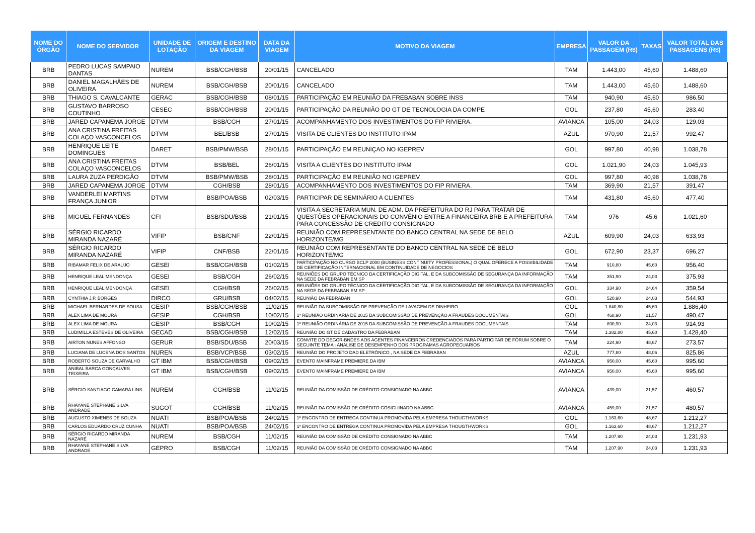| NOME DO ÓRGÃO | NOME DO SERVIDOR | UNIDADE DE LOTAÇÃO | ORIGEM E DESTINO DA VIAGEM | DATA DA VIAGEM | MOTIVO DA VIAGEM | EMPRESA | VALOR DA PASSAGEM (R$) | TAXAS | VALOR TOTAL DAS PASSAGENS (R$) |
| --- | --- | --- | --- | --- | --- | --- | --- | --- | --- |
| BRB | PEDRO LUCAS SAMPAIO DANTAS | NUREM | BSB/CGH/BSB | 20/01/15 | CANCELADO | TAM | 1.443,00 | 45,60 | 1.488,60 |
| BRB | DANIEL MAGALHÃES DE OLIVEIRA | NUREM | BSB/CGH/BSB | 20/01/15 | CANCELADO | TAM | 1.443,00 | 45,60 | 1.488,60 |
| BRB | THIAGO S. CAVALCANTE | GERAC | BSB/CGH/BSB | 08/01/15 | PARTICIPAÇÃO EM REUNIÃO DA FREBABAN SOBRE INSS | TAM | 940,90 | 45,60 | 986,50 |
| BRB | GUSTAVO BARROSO COUTINHO | CESEC | BSB/CGH/BSB | 20/01/15 | PARTICIPAÇÃO DA REUNIÃO DO GT DE TECNOLOGIA DA COMPE | GOL | 237,80 | 45,60 | 283,40 |
| BRB | JARED CAPANEMA JORGE | DTVM | BSB/CGH | 27/01/15 | ACOMPANHAMENTO DOS INVESTIMENTOS DO FIP RIVIERA. | AVIANCA | 105,00 | 24,03 | 129,03 |
| BRB | ANA CRISTINA FREITAS COLAÇO VASCONCELOS | DTVM | BEL/BSB | 27/01/15 | VISITA DE CLIENTES DO INSTITUTO IPAM | AZUL | 970,90 | 21,57 | 992,47 |
| BRB | HENRIQUE LEITE DOMINGUES | DARET | BSB/PMW/BSB | 28/01/15 | PARTICIPAÇÃO EM REUNIÇAO NO IGEPREV | GOL | 997,80 | 40,98 | 1.038,78 |
| BRB | ANA CRISTINA FREITAS COLAÇO VASCONCELOS | DTVM | BSB/BEL | 26/01/15 | VISITA A CLIENTES DO INSTITUTO IPAM | GOL | 1.021,90 | 24,03 | 1.045,93 |
| BRB | LAURA ZUZA PERDIGÃO | DTVM | BSB/PMW/BSB | 28/01/15 | PARTICIPAÇÃO EM REUNIÃO NO IGEPREV | GOL | 997,80 | 40,98 | 1.038,78 |
| BRB | JARED CAPANEMA JORGE | DTVM | CGH/BSB | 28/01/15 | ACOMPANHAMENTO DOS INVESTIMENTOS DO FIP RIVIERA. | TAM | 369,90 | 21,57 | 391,47 |
| BRB | VANDERLEI MARTINS FRANÇA JUNIOR | DTVM | BSB/POA/BSB | 02/03/15 | PARTICIPAR DE SEMINÁRIO A CLIENTES | TAM | 431,80 | 45,60 | 477,40 |
| BRB | MIGUEL FERNANDES | CFI | BSB/SDU/BSB | 21/01/15 | VISITA A SECRETARIA MUN. DE ADM. DA PREFEITURA DO RJ PARA TRATAR DE QUESTÕES OPERACIONAIS DO CONVÊNIO ENTRE A FINANCEIRA BRB E A PREFEITURA PARA CONCESSÃO DE CREDITO CONSIGNADO | TAM | 976 | 45,6 | 1.021,60 |
| BRB | SÉRGIO RICARDO MIRANDA NAZARÉ | VIFIP | BSB/CNF | 22/01/15 | REUNIÃO COM REPRESENTANTE DO BANCO CENTRAL NA SEDE DE BELO HORIZONTE/MG | AZUL | 609,90 | 24,03 | 633,93 |
| BRB | SÉRGIO RICARDO MIRANDA NAZARÉ | VIFIP | CNF/BSB | 22/01/15 | REUNIÃO COM REPRESENTANTE DO BANCO CENTRAL NA SEDE DE BELO HORIZONTE/MG | GOL | 672,90 | 23,37 | 696,27 |
| BRB | RIBAMAR FELIX DE ARAUJO | GESEI | BSB/CGH/BSB | 01/02/15 | PARTICIPAÇÃO NO CURSO BCLP 2000 (BUSINESS CONTINUITY PROFESSIONAL) O QUAL OFERECE A POSSIBILIDADE DE CERTIFICAÇÃO INTERNACIONAL EM CONTINUIDADE DE NEGOCIOS | TAM | 910,80 | 45,60 | 956,40 |
| BRB | HENRIQUE LEAL MENDONÇA | GESEI | BSB/CGH | 26/02/15 | REUNIÕES DO GRUPO TÉCNICO DA CERTIFICAÇÃO DIGITAL, E DA SUBCOMISSÃO DE SEGURANÇA DA INFORMAÇÃO NA SEDE DA FEBRABAN EM SP | TAM | 351,90 | 24,03 | 375,93 |
| BRB | HENRIQUE LEAL MENDONÇA | GESEI | CGH/BSB | 26/02/15 | REUNIÕES DO GRUPO TÉCNICO DA CERTIFICAÇÃO DIGITAL, E DA SUBCOMISSÃO DE SEGURANÇA DA INFORMAÇÃO NA SEDE DA FEBRABAN EM SP | GOL | 334,90 | 24,64 | 359,54 |
| BRB | CYNTHIA J.P. BORGES | DIRCO | GRU/BSB | 04/02/15 | REUNIÃO DA FEBRABAN | GOL | 520,90 | 24,03 | 544,93 |
| BRB | MICHAEL BERNARDES DE SOUSA | GESIP | BSB/CGH/BSB | 11/02/15 | REUNIÃO DA SUBCOMISSÃO DE PREVENÇÃO DE LAVAGEM DE DINHEIRO | GOL | 1.840,80 | 45,60 | 1.886,40 |
| BRB | ALEX LIMA DE MOURA | GESIP | CGH/BSB | 10/02/15 | 1º REUNIÃO ORDINÁRIA DE 2015 DA SUBCOMISSÃO DE PREVENÇÃO A FRAUDES DOCUMENTAIS | GOL | 468,90 | 21,57 | 490,47 |
| BRB | ALEX LIMA DE MOURA | GESIP | BSB/CGH | 10/02/15 | 1º REUNIÃO ORDINÁRIA DE 2015 DA SUBCOMISSÃO DE PREVENÇÃO A FRAUDES DOCUMENTAIS | TAM | 890,90 | 24,03 | 914,93 |
| BRB | LUDIMILLA ESTEVES DE OLIVEIRA | GECAD | BSB/CGH/BSB | 12/02/15 | REUNIÃO DO GT DE CADASTRO DA FEBRABAN | TAM | 1.382,80 | 45,60 | 1.428,40 |
| BRB | AIRTON NUNES AFFONSO | GERUR | BSB/SDU/BSB | 20/03/15 | CONVITE DO DEGCR-BNDES AOS AGENTES FINANCEIROS CREDENCIADOS PARA PARTICIPAR DE FÓRUM SOBRE O SEGUINTE TEMA : ANALISE DE DESEMPENHO DOS PROGRAMAS AGROPECUARIOS | TAM | 224,90 | 48,67 | 273,57 |
| BRB | LUCIANA DE LUCENA DOS SANTOS | NUREN | BSB/VCP/BSB | 03/02/15 | REUNIÃO DO PROJETO DAD ELETRÔNICO , NA SEDE DA FEBRABAN | AZUL | 777,80 | 48,06 | 825,86 |
| BRB | ROBERTO SOUZA DE CARVALHO | GT IBM | BSB/CGH/BSB | 09/02/15 | EVENTO MAINFRAME PREMIERE DA IBM | AVIANCA | 950,00 | 45,60 | 995,60 |
| BRB | ANIBAL BARCA GONÇALVES TEIXEIRA | GT IBM | BSB/CGH/BSB | 09/02/15 | EVENTO MAINFRAME PREMIERE DA IBM | AVIANCA | 950,00 | 45,60 | 995,60 |
| BRB | SÉRGIO SANTIAGO CAMARA LINS | NUREM | CGH/BSB | 11/02/15 | REUNIÃO DA COMISSÃO DE CRÉDITO CONSIGNADO NA ABBC | AVIANCA | 439,00 | 21,57 | 460,57 |
| BRB | RHAYANE STEPHANE SILVA ANDRADE | SUGOT | CGH/BSB | 11/02/15 | REUNIÃO DA COMISSÃO DE CRÉDITO COSIGUINADO NA ABBC | AVIANCA | 459,00 | 21,57 | 480,57 |
| BRB | AUGUSTO XIMENES DE SOUZA | NUATI | BSB/POA/BSB | 24/02/15 | 1º ENCONTRO DE ENTREGA CONTINUA PROMOVIDA PELA EMPRESA THOUGTHWORKS | GOL | 1.163,60 | 48,67 | 1.212,27 |
| BRB | CARLOS EDUARDO CRUZ CUNHA | NUATI | BSB/POA/BSB | 24/02/15 | 1º ENCONTRO DE ENTREGA CONTINUA PROMOVIDA PELA EMPRESA THOUGTHWORKS | GOL | 1.163,60 | 48,67 | 1.212,27 |
| BRB | SÉRGIO RICARDO MIRANDA NAZARÉ | NUREM | BSB/CGH | 11/02/15 | REUNIÃO DA COMISSÃO DE CRÉDITO CONSIGNADO NA ABBC | TAM | 1.207,90 | 24,03 | 1.231,93 |
| BRB | RHAYANE STEPHANE SILVA ANDRADE | GEPRO | BSB/CGH | 11/02/15 | REUNIÃO DA COMISSÃO DE CRÉDITO CONSIGNADO NA ABBC | TAM | 1.207,90 | 24,03 | 1.231,93 |